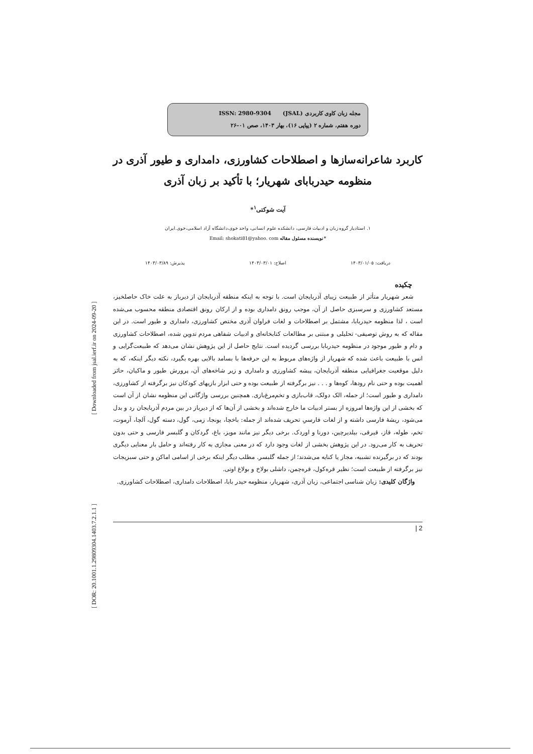مجله زبان کاوی کاربردی (JSAL) ISSN: 2980-9304
دوره هفتم، شماره ۲ (پیاپی ۱۶)، بهار ۱۴۰۳، صص ۰۱–۲۶
کاربرد شاعرانه‌سازها و اصطلاحات کشاورزی، دامداری و طیور آذری در منظومه حیدربابای شهریار؛ با تأکید بر زبان آذری
آیت شوکتی<sup>۱</sup>*
۱. استادیار گروه زبان و ادبیات فارسی، دانشکده علوم انسانی، واحد خوی،دانشگاه آزاد اسلامی،خوی.ایران
*نویسنده مسئول مقاله Email: shokati81@yahoo. com
دریافت: ۱۴۰۳/۰۱/۰۵ اصلاح: ۱۴۰۳/۰۳/۰۱ پذیرش: ۱۴۰۳/۰۳/۸۹
چکیده
شعر شهریار متأثر از طبیعت زیبای آذربایجان است. با توجه به اینکه منطقه آذربایجان از دیرباز به علت خاک حاصلخیز، مستعد کشاورزی و سرسبزی حاصل از آن، موجب رونق دامداری بوده و از ارکان رونق اقتصادی منطقه محسوب می‌شده است ، لذا منظومه حیدربابا، مشتمل بر اصطلاحات و لغات فراوان آذری مختص کشاورزی، دامداری و طیور است. در این مقاله که به روش توصیفی- تحلیلی و مبتنی بر مطالعات کتابخانه‌ای و ادبیات شفاهی مردم تدوین شده، اصطلاحات کشاورزی و دام و طیور موجود در منظومه حیدربابا بررسی گردیده است. نتایج حاصل از این پژوهش نشان می‌دهد که طبیعت‌گرایی و انس با طبیعت باعث شده که شهریار از واژه‌های مربوط به این حرفه‌ها با بسامد بالایی بهره بگیرد، نکته دیگر اینکه، که به دلیل موقعیت جغرافیایی منطقه آذربایجان، پیشه کشاورزی و دامداری و زیر شاخه‌های آن، پرورش طیور و ماکیان، حائز اهمیت بوده و حتی نام رودها، کوه‌ها و . . . نیز برگرفته از طبیعت بوده و حتی ابزار بازیهای کودکان نیز برگرفته از کشاورزی، دامداری و طیور است؛ از جمله، الک دولک، قاب‌بازی و تخم‌مرغ‌بازی. همچنین بررسی واژگانی این منظومه نشان از آن است که بخشی از این واژه‌ها امروزه از بستر ادبیات ما خارج شده‌اند و بخشی از آن‌ها که از دیرباز در بین مردم آذربایجان رد و بدل می‌شود، ریشهٔ فارسی داشته و از لغات فارسیِ تحریف شده‌اند از جمله: باخچا، یونجا، زمی، گول، دسته گول، آلچا، آرموت، تخم، طوله، قاز، قیرقی، بیلدیرچین، دورنا و اوردک. برخی دیگر نیز مانند مویز، باغ، گردکان و گلبسر فارسی و حتی بدون تحریف به کار می‌رود. در این پژوهش بخشی از لغات وجود دارد که در معنی مجازی به کار رفته‌اند و حامل بار معنایی دیگری بودند که در برگیرنده تشبیه، مجاز یا کنایه می‌شدند؛ از جمله گلبسر. مطلب دیگر اینکه برخی از اسامی اماکن و حتی سبزیجات نیز برگرفته از طبیعت است؛ نظیر قره‌کول، قره‌چمن، داشلی بولاخ و بولاغ اوتی.
واژگان کلیدی: زبان شناسی اجتماعی، زبان آذری، شهریار، منظومه حیدر بابا، اصطلاحات دامداری، اصطلاحات کشاورزی.
| 2
[ Downloaded from jsal.ierf.ir on 2024-09-20 ]
[ DOR: 20.1001.1.29809304.1403.7.2.1.1 ]